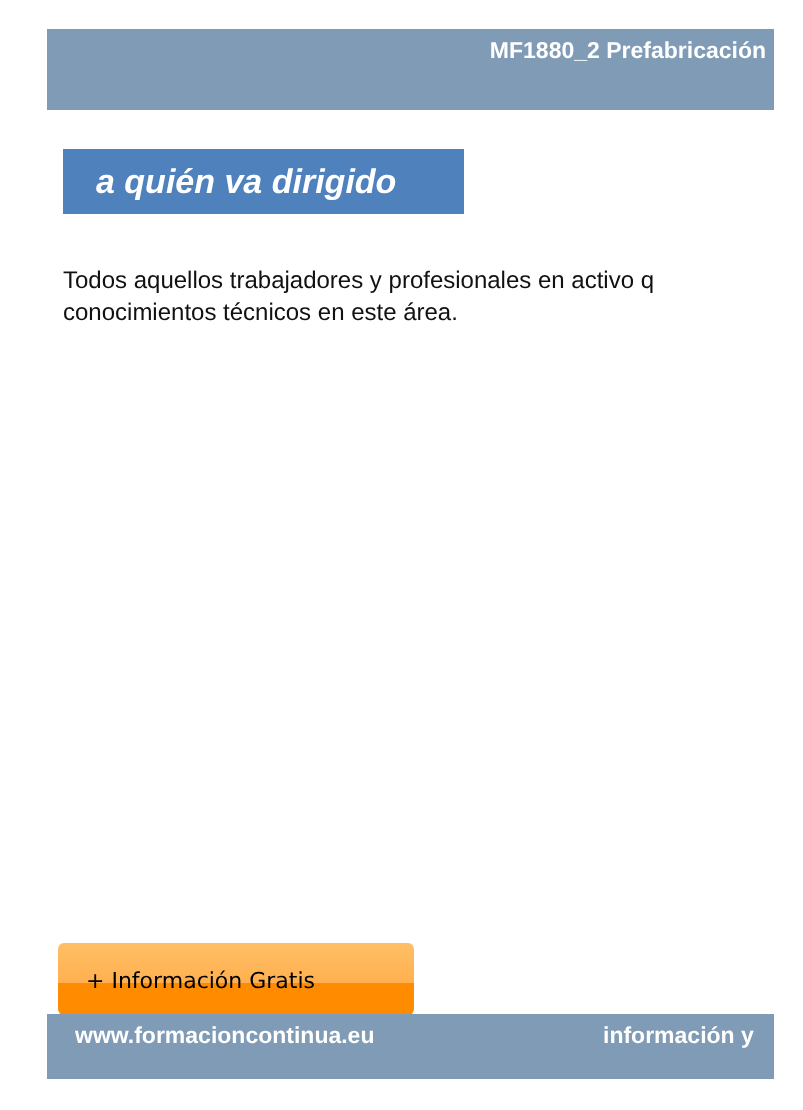MF1880_2 Prefabricación
a quién va dirigido
Todos aquellos trabajadores y profesionales en activo q
conocimientos técnicos en este área.
+ Información Gratis
www.formacioncontinua.eu información y